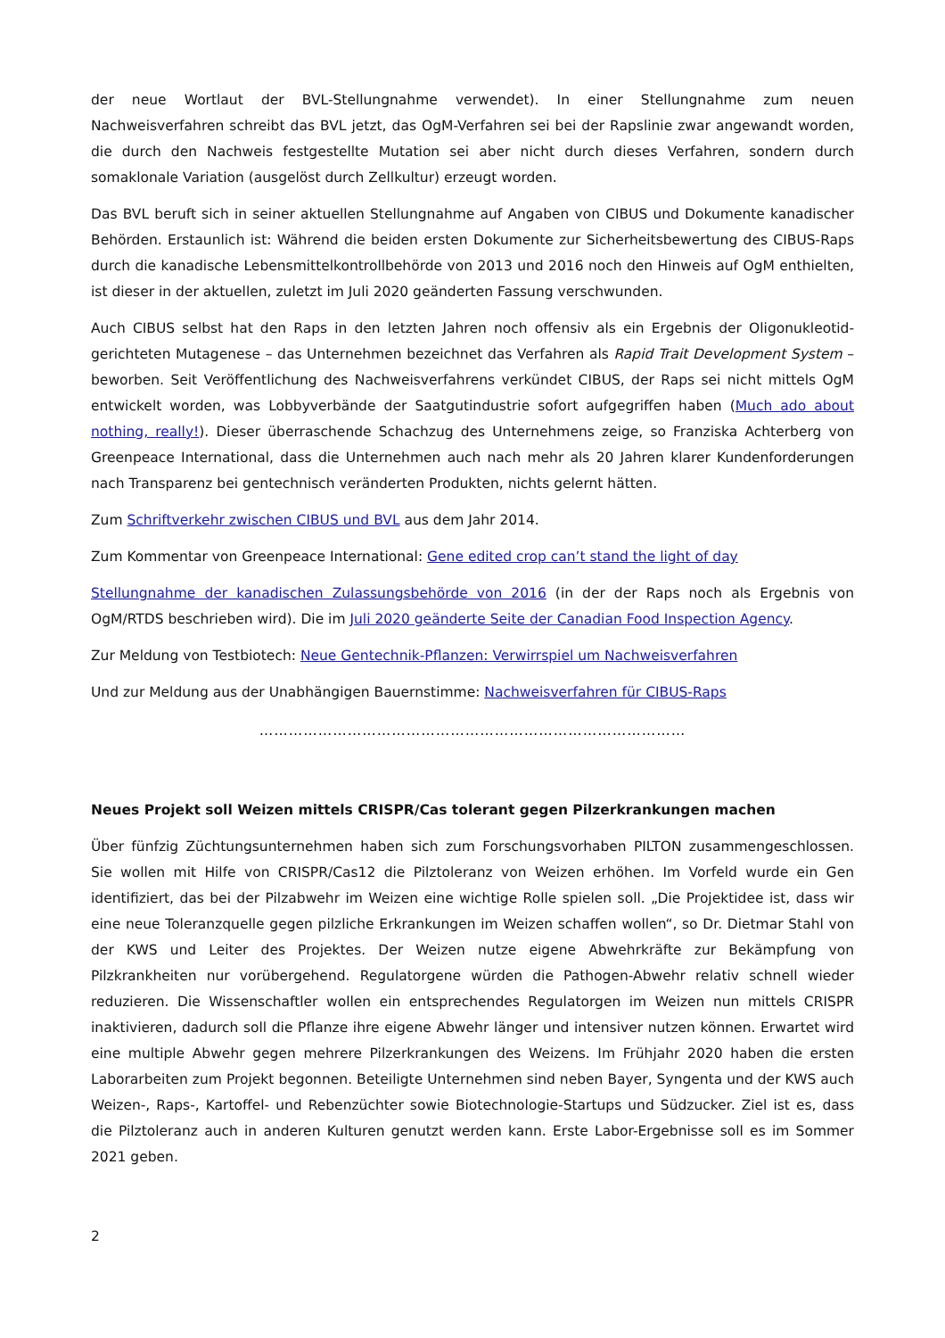der neue Wortlaut der BVL-Stellungnahme verwendet). In einer Stellungnahme zum neuen Nachweisverfahren schreibt das BVL jetzt, das OgM-Verfahren sei bei der Rapslinie zwar angewandt worden, die durch den Nachweis festgestellte Mutation sei aber nicht durch dieses Verfahren, sondern durch somaklonale Variation (ausgelöst durch Zellkultur) erzeugt worden.
Das BVL beruft sich in seiner aktuellen Stellungnahme auf Angaben von CIBUS und Dokumente kanadischer Behörden. Erstaunlich ist: Während die beiden ersten Dokumente zur Sicherheitsbewertung des CIBUS-Raps durch die kanadische Lebensmittelkontrollbehörde von 2013 und 2016 noch den Hinweis auf OgM enthielten, ist dieser in der aktuellen, zuletzt im Juli 2020 geänderten Fassung verschwunden.
Auch CIBUS selbst hat den Raps in den letzten Jahren noch offensiv als ein Ergebnis der Oligonukleotid-gerichteten Mutagenese – das Unternehmen bezeichnet das Verfahren als Rapid Trait Development System – beworben. Seit Veröffentlichung des Nachweisverfahrens verkündet CIBUS, der Raps sei nicht mittels OgM entwickelt worden, was Lobbyverbände der Saatgutindustrie sofort aufgegriffen haben (Much ado about nothing, really!). Dieser überraschende Schachzug des Unternehmens zeige, so Franziska Achterberg von Greenpeace International, dass die Unternehmen auch nach mehr als 20 Jahren klarer Kundenforderungen nach Transparenz bei gentechnisch veränderten Produkten, nichts gelernt hätten.
Zum Schriftverkehr zwischen CIBUS und BVL aus dem Jahr 2014.
Zum Kommentar von Greenpeace International: Gene edited crop can’t stand the light of day
Stellungnahme der kanadischen Zulassungsbehörde von 2016 (in der der Raps noch als Ergebnis von OgM/RTDS beschrieben wird). Die im Juli 2020 geänderte Seite der Canadian Food Inspection Agency.
Zur Meldung von Testbiotech: Neue Gentechnik-Pflanzen: Verwirrspiel um Nachweisverfahren
Und zur Meldung aus der Unabhängigen Bauernstimme: Nachweisverfahren für CIBUS-Raps
……………………………………………………………………………
Neues Projekt soll Weizen mittels CRISPR/Cas tolerant gegen Pilzerkrankungen machen
Über fünfzig Züchtungsunternehmen haben sich zum Forschungsvorhaben PILTON zusammengeschlossen. Sie wollen mit Hilfe von CRISPR/Cas12 die Pilztoleranz von Weizen erhöhen. Im Vorfeld wurde ein Gen identifiziert, das bei der Pilzabwehr im Weizen eine wichtige Rolle spielen soll. „Die Projektidee ist, dass wir eine neue Toleranzquelle gegen pilzliche Erkrankungen im Weizen schaffen wollen“, so Dr. Dietmar Stahl von der KWS und Leiter des Projektes. Der Weizen nutze eigene Abwehrkräfte zur Bekämpfung von Pilzkrankheiten nur vorübergehend. Regulatorgene würden die Pathogen-Abwehr relativ schnell wieder reduzieren. Die Wissenschaftler wollen ein entsprechendes Regulatorgen im Weizen nun mittels CRISPR inaktivieren, dadurch soll die Pflanze ihre eigene Abwehr länger und intensiver nutzen können. Erwartet wird eine multiple Abwehr gegen mehrere Pilzerkrankungen des Weizens. Im Frühjahr 2020 haben die ersten Laborarbeiten zum Projekt begonnen. Beteiligte Unternehmen sind neben Bayer, Syngenta und der KWS auch Weizen-, Raps-, Kartoffel- und Rebenzüchter sowie Biotechnologie-Startups und Südzucker. Ziel ist es, dass die Pilztoleranz auch in anderen Kulturen genutzt werden kann. Erste Labor-Ergebnisse soll es im Sommer 2021 geben.
2